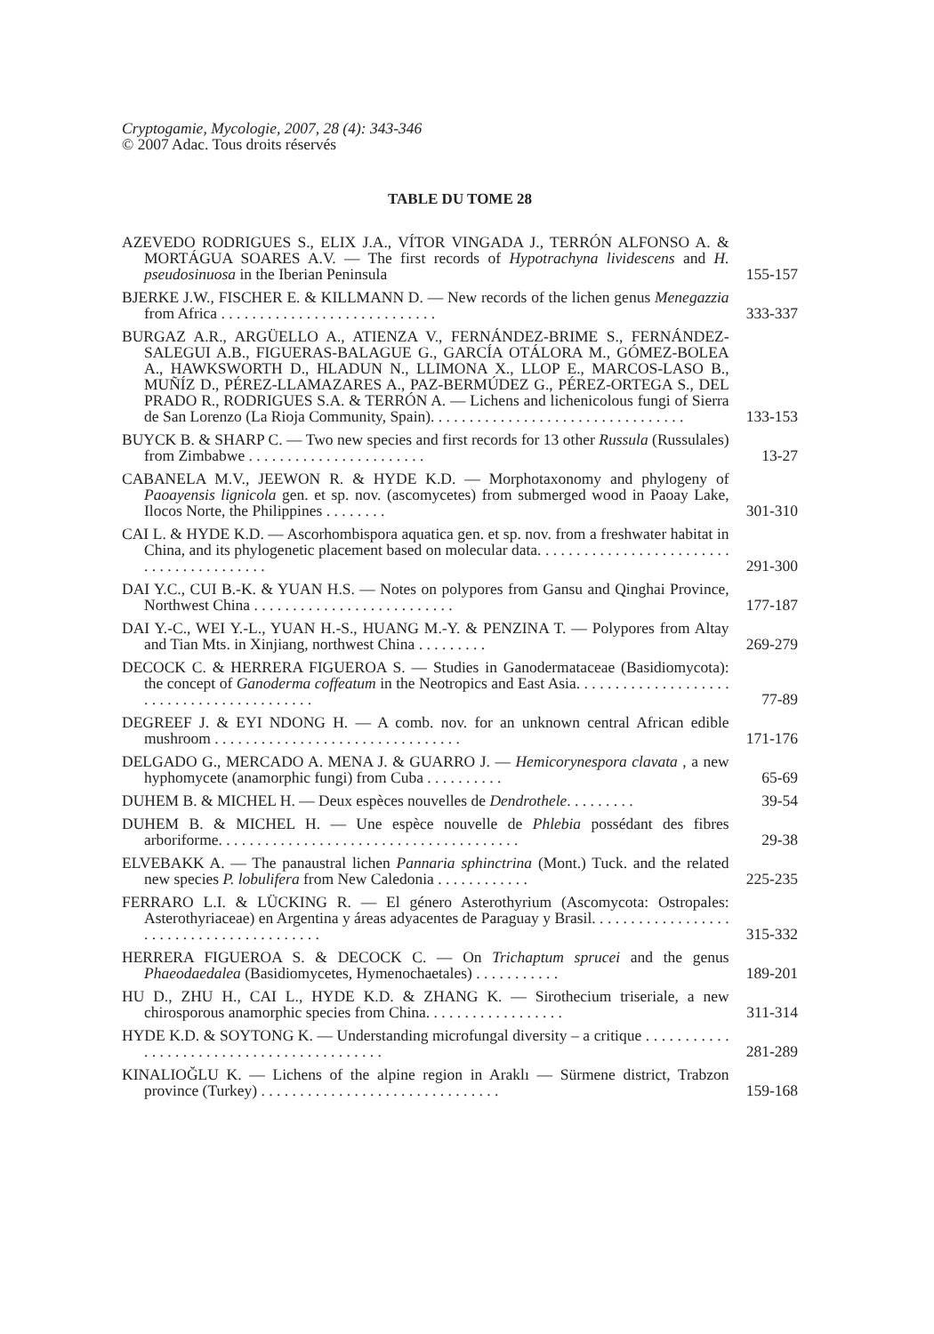Cryptogamie, Mycologie, 2007, 28 (4): 343-346
© 2007 Adac. Tous droits réservés
TABLE DU TOME 28
AZEVEDO RODRIGUES S., ELIX J.A., VÍTOR VINGADA J., TERRÓN ALFONSO A. & MORTÁGUA SOARES A.V. — The first records of Hypotrachyna lividescens and H. pseudosinuosa in the Iberian Peninsula
155-157
BJERKE J.W., FISCHER E. & KILLMANN D. — New records of the lichen genus Menegazzia from Africa . . . . . . . . . . . . . . . . . . . . . . . . . . . .
333-337
BURGAZ A.R., ARGÜELLO A., ATIENZA V., FERNÁNDEZ-BRIME S., FERNÁNDEZ-SALEGUI A.B., FIGUERAS-BALAGUE G., GARCÍA OTÁLORA M., GÓMEZ-BOLEA A., HAWKSWORTH D., HLADUN N., LLIMONA X., LLOP E., MARCOS-LASO B., MUÑÍZ D., PÉREZ-LLAMAZARES A., PAZ-BERMÚDEZ G., PÉREZ-ORTEGA S., DEL PRADO R., RODRIGUES S.A. & TERRÓN A. — Lichens and lichenicolous fungi of Sierra de San Lorenzo (La Rioja Community, Spain). . . . . . . . . . . . . . . . . . . . . . . . . . . . . . . . .
133-153
BUYCK B. & SHARP C. — Two new species and first records for 13 other Russula (Russulales) from Zimbabwe . . . . . . . . . . . . . . . . . . . . . . .
13-27
CABANELA M.V., JEEWON R. & HYDE K.D. — Morphotaxonomy and phylogeny of Paoayensis lignicola gen. et sp. nov. (ascomycetes) from submerged wood in Paoay Lake, Ilocos Norte, the Philippines . . . . . . . .
301-310
CAI L. & HYDE K.D. — Ascorhombispora aquatica gen. et sp. nov. from a freshwater habitat in China, and its phylogenetic placement based on molecular data. . . . . . . . . . . . . . . . . . . . . . . . . . . . . . . . . . . . . . . . .
291-300
DAI Y.C., CUI B.-K. & YUAN H.S. — Notes on polypores from Gansu and Qinghai Province, Northwest China . . . . . . . . . . . . . . . . . . . . . . . . . .
177-187
DAI Y.-C., WEI Y.-L., YUAN H.-S., HUANG M.-Y. & PENZINA T. — Polypores from Altay and Tian Mts. in Xinjiang, northwest China . . . . . . . . .
269-279
DECOCK C. & HERRERA FIGUEROA S. — Studies in Ganodermataceae (Basidiomycota): the concept of Ganoderma coffeatum in the Neotropics and East Asia. . . . . . . . . . . . . . . . . . . . . . . . . . . . . . . . . . . . . . . . . .
77-89
DEGREEF J. & EYI NDONG H. — A comb. nov. for an unknown central African edible mushroom . . . . . . . . . . . . . . . . . . . . . . . . . . . . . . . .
171-176
DELGADO G., MERCADO A. MENA J. & GUARRO J. — Hemicorynespora clavata , a new hyphomycete (anamorphic fungi) from Cuba . . . . . . . . . .
65-69
DUHEM B. & MICHEL H. — Deux espèces nouvelles de Dendrothele. . . . . . . . .
39-54
DUHEM B. & MICHEL H. — Une espèce nouvelle de Phlebia possédant des fibres arboriforme. . . . . . . . . . . . . . . . . . . . . . . . . . . . . . . . . . . . . . .
29-38
ELVEBAKK A. — The panaustral lichen Pannaria sphinctrina (Mont.) Tuck. and the related new species P. lobulifera from New Caledonia . . . . . . . . . . . .
225-235
FERRARO L.I. & LÜCKING R. — El género Asterothyrium (Ascomycota: Ostropales: Asterothyriaceae) en Argentina y áreas adyacentes de Paraguay y Brasil. . . . . . . . . . . . . . . . . . . . . . . . . . . . . . . . . . . . . . . . .
315-332
HERRERA FIGUEROA S. & DECOCK C. — On Trichaptum sprucei and the genus Phaeodaedalea (Basidiomycetes, Hymenochaetales) . . . . . . . . . . .
189-201
HU D., ZHU H., CAI L., HYDE K.D. & ZHANG K. — Sirothecium triseriale, a new chirosporous anamorphic species from China. . . . . . . . . . . . . . . . . .
311-314
HYDE K.D. & SOYTONG K. — Understanding microfungal diversity – a critique . . . . . . . . . . . . . . . . . . . . . . . . . . . . . . . . . . . . . . . . . .
281-289
KINALIOĞLU K. — Lichens of the alpine region in Araklı — Sürmene district, Trabzon province (Turkey) . . . . . . . . . . . . . . . . . . . . . . . . . . . . . . .
159-168